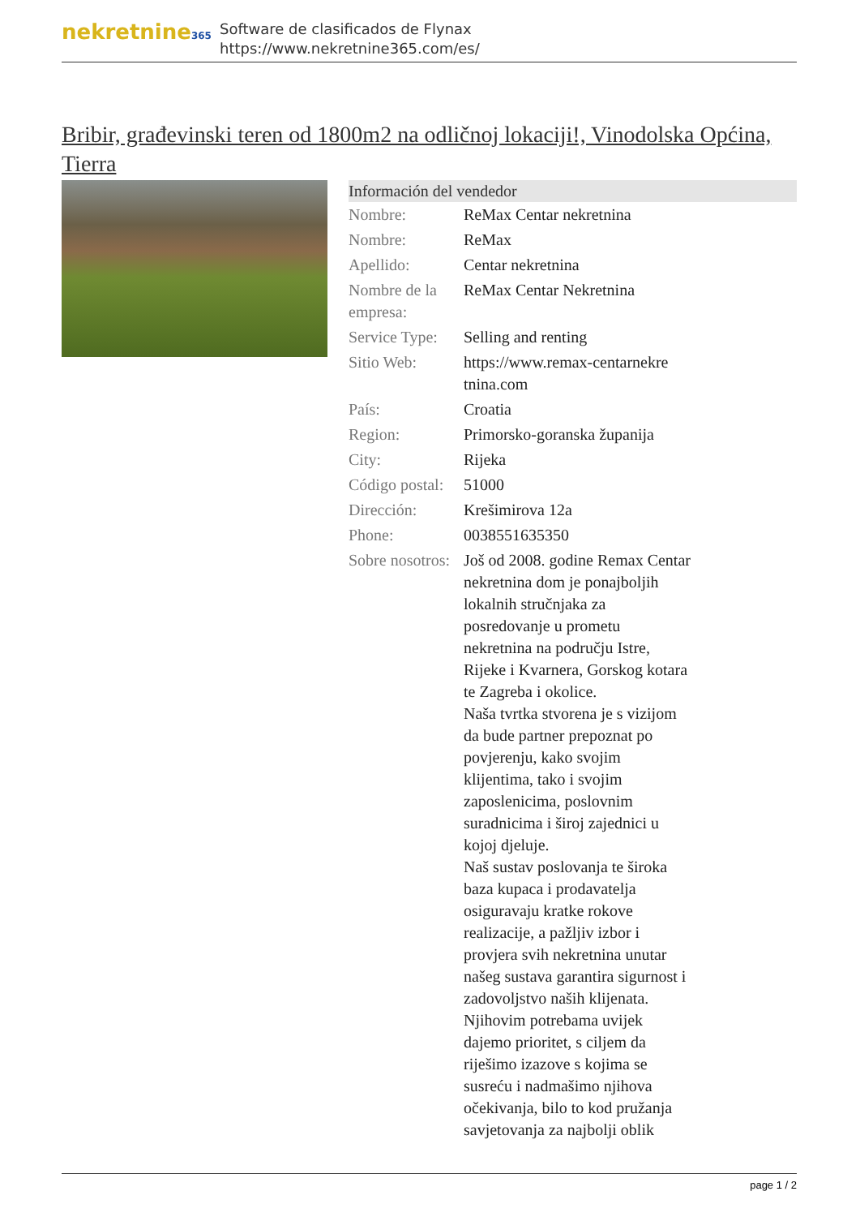nekretnine365
Software de clasificados de Flynax
https://www.nekretnine365.com/es/
Bribir, građevinski teren od 1800m2 na odličnoj lokaciji!, Vinodolska Općina, Tierra
| Información del vendedor | |
| --- | --- |
| Nombre: | ReMax Centar nekretnina |
| Nombre: | ReMax |
| Apellido: | Centar nekretnina |
| Nombre de la empresa: | ReMax Centar Nekretnina |
| Service Type: | Selling and renting |
| Sitio Web: | https://www.remax-centarnekre tnina.com |
| País: | Croatia |
| Region: | Primorsko-goranska županija |
| City: | Rijeka |
| Código postal: | 51000 |
| Dirección: | Krešimirova 12a |
| Phone: | 0038551635350 |
| Sobre nosotros: | Još od 2008. godine Remax Centar nekretnina dom je ponajboljih lokalnih stručnjaka za posredovanje u prometu nekretnina na području Istre, Rijeke i Kvarnera, Gorskog kotara te Zagreba i okolice. Naša tvrtka stvorena je s vizijom da bude partner prepoznat po povjerenju, kako svojim klijentima, tako i svojim zaposlenicima, poslovnim suradnicima i široj zajednici u kojoj djeluje. Naš sustav poslovanja te široka baza kupaca i prodavatelja osiguravaju kratke rokove realizacije, a pažljiv izbor i provjera svih nekretnina unutar našeg sustava garantira sigurnost i zadovoljstvo naših klijenata. Njihovim potrebama uvijek dajemo prioritet, s ciljem da riješimo izazove s kojima se susreću i nadmašimo njihova očekivanja, bilo to kod pružanja savjetovanja za najbolji oblik |
page 1 / 2